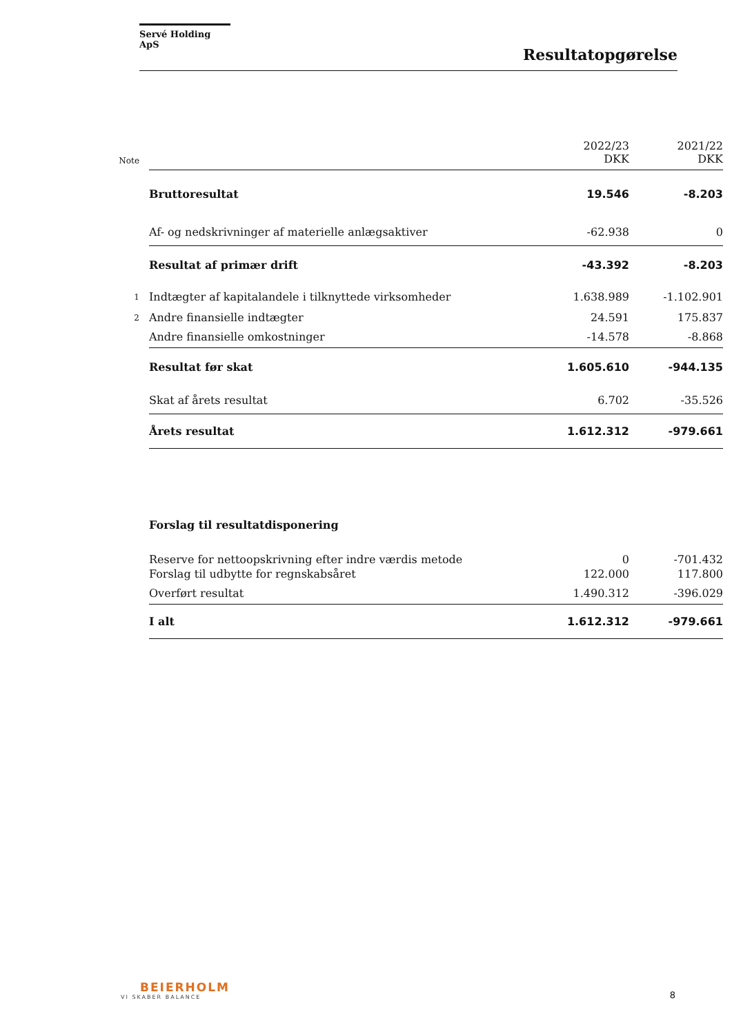Servé Holding ApS
Resultatopgørelse
| Note | | 2022/23 DKK | 2021/22 DKK |
| --- | --- | --- | --- |
| | Bruttoresultat | 19.546 | -8.203 |
| | Af- og nedskrivninger af materielle anlægsaktiver | -62.938 | 0 |
| | Resultat af primær drift | -43.392 | -8.203 |
| 1 | Indtægter af kapitalandele i tilknyttede virksomheder | 1.638.989 | -1.102.901 |
| 2 | Andre finansielle indtægter | 24.591 | 175.837 |
| | Andre finansielle omkostninger | -14.578 | -8.868 |
| | Resultat før skat | 1.605.610 | -944.135 |
| | Skat af årets resultat | 6.702 | -35.526 |
| | Årets resultat | 1.612.312 | -979.661 |
| | Forslag til resultatdisponering | | |
| | Reserve for nettoopskrivning efter indre værdis metode | 0 | -701.432 |
| | Forslag til udbytte for regnskabsåret | 122.000 | 117.800 |
| | Overført resultat | 1.490.312 | -396.029 |
| | I alt | 1.612.312 | -979.661 |
BEIERHOLM
VI SKABER BALANCE
8